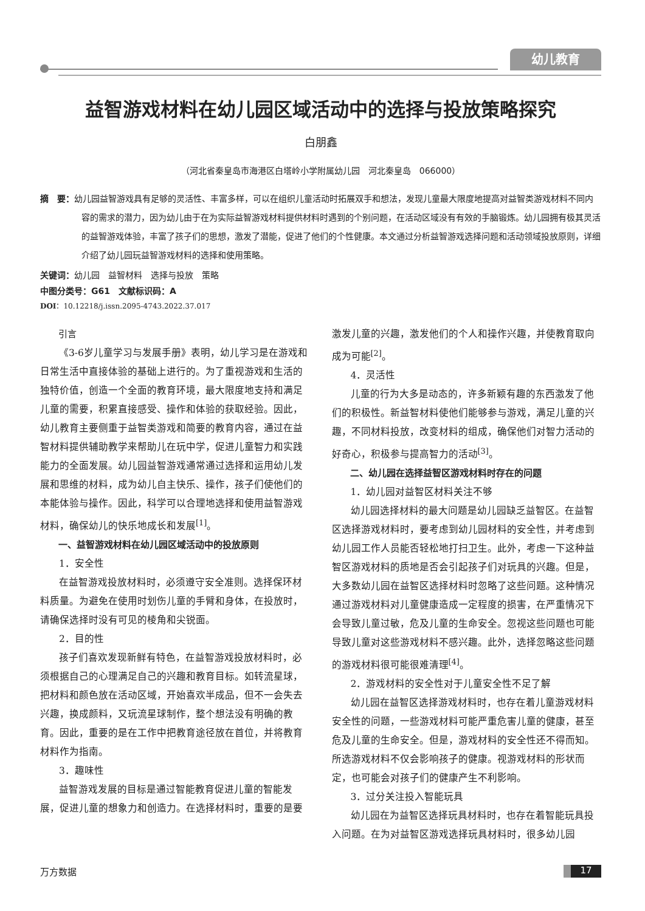幼儿教育
益智游戏材料在幼儿园区域活动中的选择与投放策略探究
白朋鑫
（河北省秦皇岛市海港区白塔岭小学附属幼儿园　河北秦皇岛　066000）
摘　要：幼儿园益智游戏具有足够的灵活性、丰富多样，可以在组织儿童活动时拓展双手和想法，发现儿童最大限度地提高对益智类游戏材料不同内容的需求的潜力，因为幼儿由于在为实际益智游戏材料提供材料时遇到的个别问题，在活动区域没有有效的手脑锻炼。幼儿园拥有极其灵活的益智游戏体验，丰富了孩子们的思想，激发了潜能，促进了他们的个性健康。本文通过分析益智游戏选择问题和活动领域投放原则，详细介绍了幼儿园玩益智游戏材料的选择和使用策略。
关键词：幼儿园　益智材料　选择与投放　策略
中图分类号：G61　文献标识码：A
DOI：10.12218/j.issn.2095-4743.2022.37.017
引言
《3-6岁儿童学习与发展手册》表明，幼儿学习是在游戏和日常生活中直接体验的基础上进行的。为了重视游戏和生活的独特价值，创造一个全面的教育环境，最大限度地支持和满足儿童的需要，积累直接感受、操作和体验的获取经验。因此，幼儿教育主要侧重于益智类游戏和简要的教育内容，通过在益智材料提供辅助教学来帮助儿在玩中学，促进儿童智力和实践能力的全面发展。幼儿园益智游戏通常通过选择和运用幼儿发展和思维的材料，成为幼儿自主快乐、操作，孩子们使他们的本能体验与操作。因此，科学可以合理地选择和使用益智游戏材料，确保幼儿的快乐地成长和发展<sup>[1]</sup>。
一、益智游戏材料在幼儿园区域活动中的投放原则
1．安全性
在益智游戏投放材料时，必须遵守安全准则。选择保环材料质量。为避免在使用时划伤儿童的手臂和身体，在投放时，请确保选择时没有可见的棱角和尖锐面。
2．目的性
孩子们喜欢发现新鲜有特色，在益智游戏投放材料时，必须根据自己的心理满足自己的兴趣和教育目标。如转流星球，把材料和颜色放在活动区域，开始喜欢半成品，但不一会失去兴趣，换成颜料，又玩流星球制作，整个想法没有明确的教育。因此，重要的是在工作中把教育途径放在首位，并将教育材料作为指南。
3．趣味性
益智游戏发展的目标是通过智能教育促进儿童的智能发展，促进儿童的想象力和创造力。在选择材料时，重要的是要激发儿童的兴趣，激发他们的个人和操作兴趣，并使教育取向成为可能<sup>[2]</sup>。
4．灵活性
儿童的行为大多是动态的，许多新颖有趣的东西激发了他们的积极性。新益智材料使他们能够参与游戏，满足儿童的兴趣，不同材料投放，改变材料的组成，确保他们对智力活动的好奇心，积极参与提高智力的活动<sup>[3]</sup>。
二、幼儿园在选择益智区游戏材料时存在的问题
1．幼儿园对益智区材料关注不够
幼儿园选择材料的最大问题是幼儿园缺乏益智区。在益智区选择游戏材料时，要考虑到幼儿园材料的安全性，并考虑到幼儿园工作人员能否轻松地打扫卫生。此外，考虑一下这种益智区游戏材料的质地是否会引起孩子们对玩具的兴趣。但是，大多数幼儿园在益智区选择材料时忽略了这些问题。这种情况通过游戏材料对儿童健康造成一定程度的损害，在严重情况下会导致儿童过敏，危及儿童的生命安全。忽视这些问题也可能导致儿童对这些游戏材料不感兴趣。此外，选择忽略这些问题的游戏材料很可能很难清理<sup>[4]</sup>。
2．游戏材料的安全性对于儿童安全性不足了解
幼儿园在益智区选择游戏材料时，也存在着儿童游戏材料安全性的问题，一些游戏材料可能严重危害儿童的健康，甚至危及儿童的生命安全。但是，游戏材料的安全性还不得而知。所选游戏材料不仅会影响孩子的健康。视游戏材料的形状而定，也可能会对孩子们的健康产生不利影响。
3．过分关注投入智能玩具
幼儿园在为益智区选择玩具材料时，也存在着智能玩具投入问题。在为对益智区游戏选择玩具材料时，很多幼儿园
万方数据 17